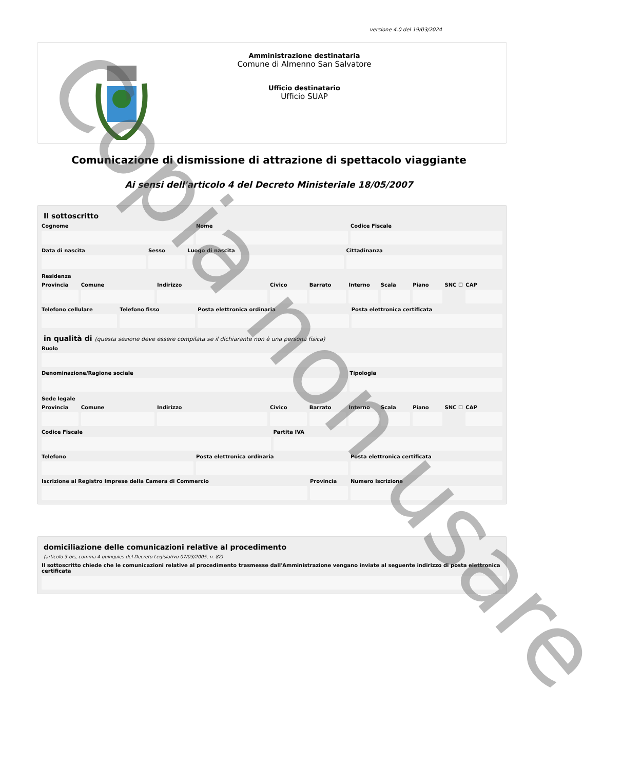versione 4.0 del 19/03/2024
Amministrazione destinataria
Comune di Almenno San Salvatore
Ufficio destinatario
Ufficio SUAP
Comunicazione di dismissione di attrazione di spettacolo viaggiante
Ai sensi dell'articolo 4 del Decreto Ministeriale 18/05/2007
Il sottoscritto
Cognome Nome Codice Fiscale
Data di nascita Sesso Luogo di nascita Cittadinanza
Residenza
Provincia Comune Indirizzo Civico Barrato Interno Scala Piano SNC ☐ CAP
Telefono cellulare Telefono fisso Posta elettronica ordinaria Posta elettronica certificata
in qualità di (questa sezione deve essere compilata se il dichiarante non è una persona fisica)
Ruolo
Denominazione/Ragione sociale Tipologia
Sede legale
Provincia Comune Indirizzo Civico Barrato Interno Scala Piano SNC ☐ CAP
Codice Fiscale Partita IVA
Telefono Posta elettronica ordinaria Posta elettronica certificata
Iscrizione al Registro Imprese della Camera di Commercio
Provincia Numero Iscrizione
domiciliazione delle comunicazioni relative al procedimento
(articolo 3-bis, comma 4-quinquies del Decreto Legislativo 07/03/2005, n. 82)
Il sottoscritto chiede che le comunicazioni relative al procedimento trasmesse dall'Amministrazione vengano inviate al seguente indirizzo di posta elettronica certificata
Copia non usare